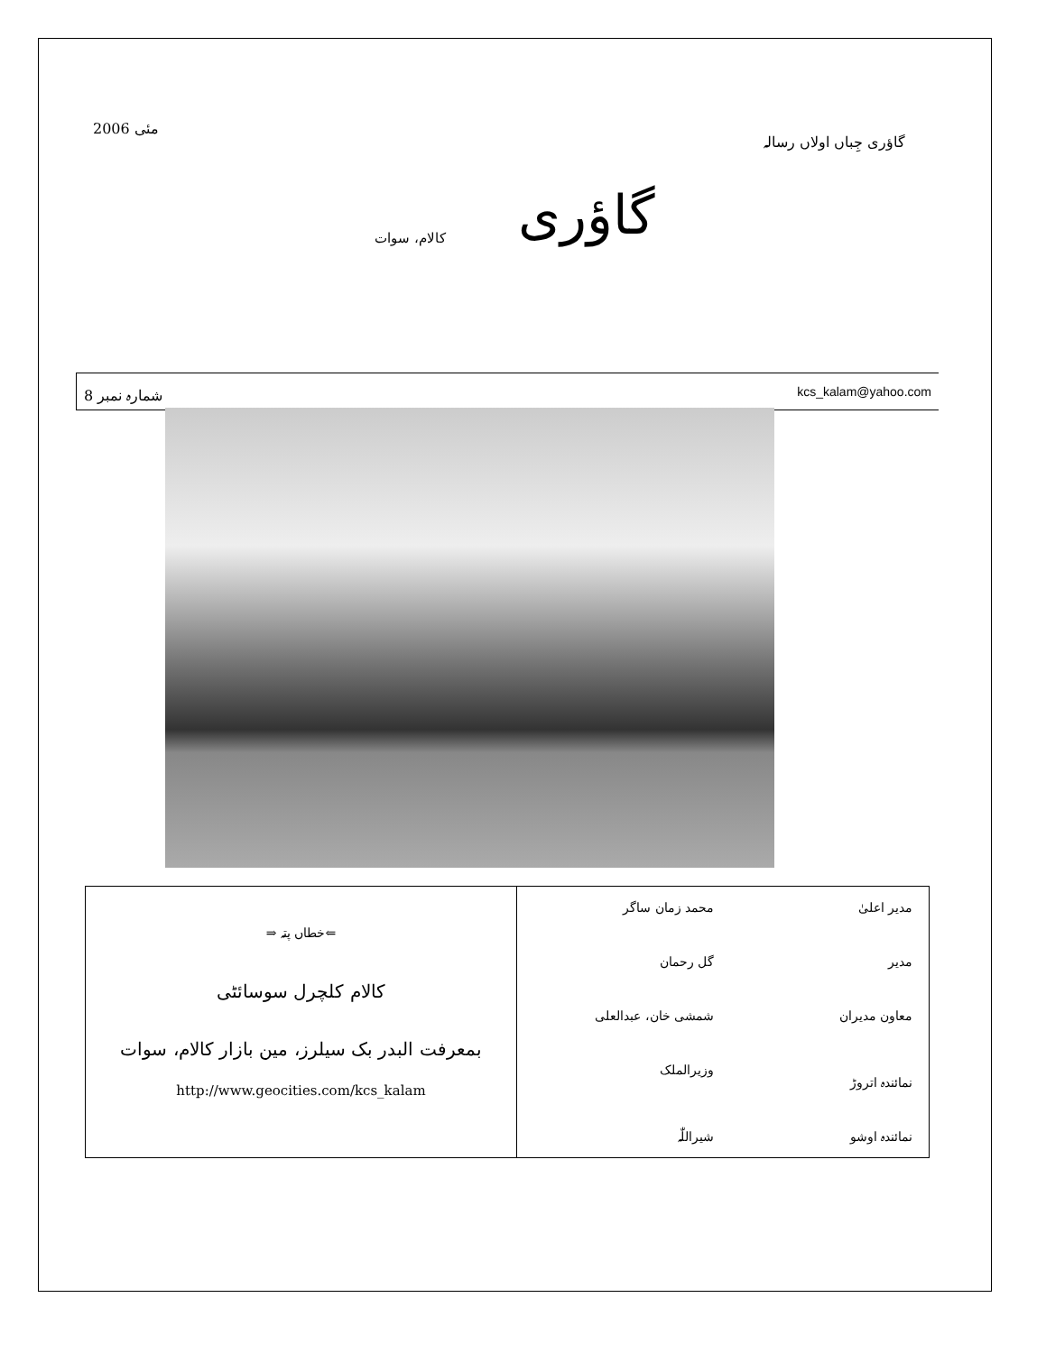مئی 2006 گاؤری جِباں اولاں رسالہ
کالام، سوات
گاؤری
شمارہ نمبر 8 kcs_kalam@yahoo.com
⇐خطاں پتہ ⇒
کالام کلچرل سوسائٹی
بمعرفت البدر بک سیلرز، مین بازار کالام، سوات
http://www.geocities.com/kcs_kalam
مدیر اعلیٰ محمد زمان ساگر
مدیر گل رحمان
معاون مدیران شمشی خان، عبدالعلی
نمائندہ اتروڑ وزیرالملک
نمائندہ اوشو شیراللّٰہ